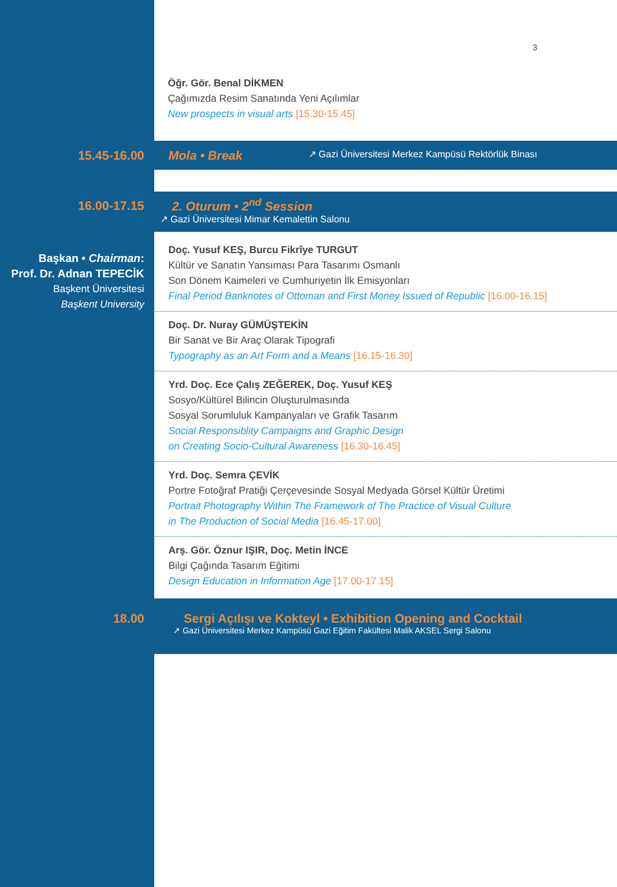3
Öğr. Gör. Benal DİKMEN
Çağımızda Resim Sanatında Yeni Açılımlar
New prospects in visual arts [15.30-15.45]
15.45-16.00
Mola • Break ↗ Gazi Üniversitesi Merkez Kampüsü Rektörlük Binası
16.00-17.15
2. Oturum • 2<sup>nd</sup> Session
↗ Gazi Üniversitesi Mimar Kemalettin Salonu
Başkan • Chairman:
Prof. Dr. Adnan TEPECİK
Başkent Üniversitesi
Başkent University
Doç. Yusuf KEŞ, Burcu Fikrîye TURGUT
Kültür ve Sanatın Yansıması Para Tasarımı Osmanlı
Son Dönem Kaimeleri ve Cumhuriyetin İlk Emisyonları
Final Period Banknotes of Ottoman and First Money Issued of Republic [16.00-16.15]
Doç. Dr. Nuray GÜMÜŞTEKİN
Bir Sanat ve Bir Araç Olarak Tipografi
Typography as an Art Form and a Means [16.15-16.30]
Yrd. Doç. Ece Çalış ZEĞEREK, Doç. Yusuf KEŞ
Sosyo/Kültürel Bilincin Oluşturulmasında
Sosyal Sorumluluk Kampanyaları ve Grafik Tasarım
Social Responsiblity Campaigns and Graphic Design
on Creating Socio-Cultural Awareness [16.30-16.45]
Yrd. Doç. Semra ÇEVİK
Portre Fotoğraf Pratiği Çerçevesinde Sosyal Medyada Görsel Kültür Üretimi
Portrait Photography Within The Framework of The Practice of Visual Culture
in The Production of Social Media [16.45-17.00]
Arş. Gör. Öznur IŞIR, Doç. Metin İNCE
Bilgi Çağında Tasarım Eğitimi
Design Education in Information Age [17.00-17.15]
18.00 Sergi Açılışı ve Kokteyl • Exhibition Opening and Cocktail
↗ Gazi Üniversitesi Merkez Kampüsü Gazi Eğitim Fakültesi Malik AKSEL Sergi Salonu